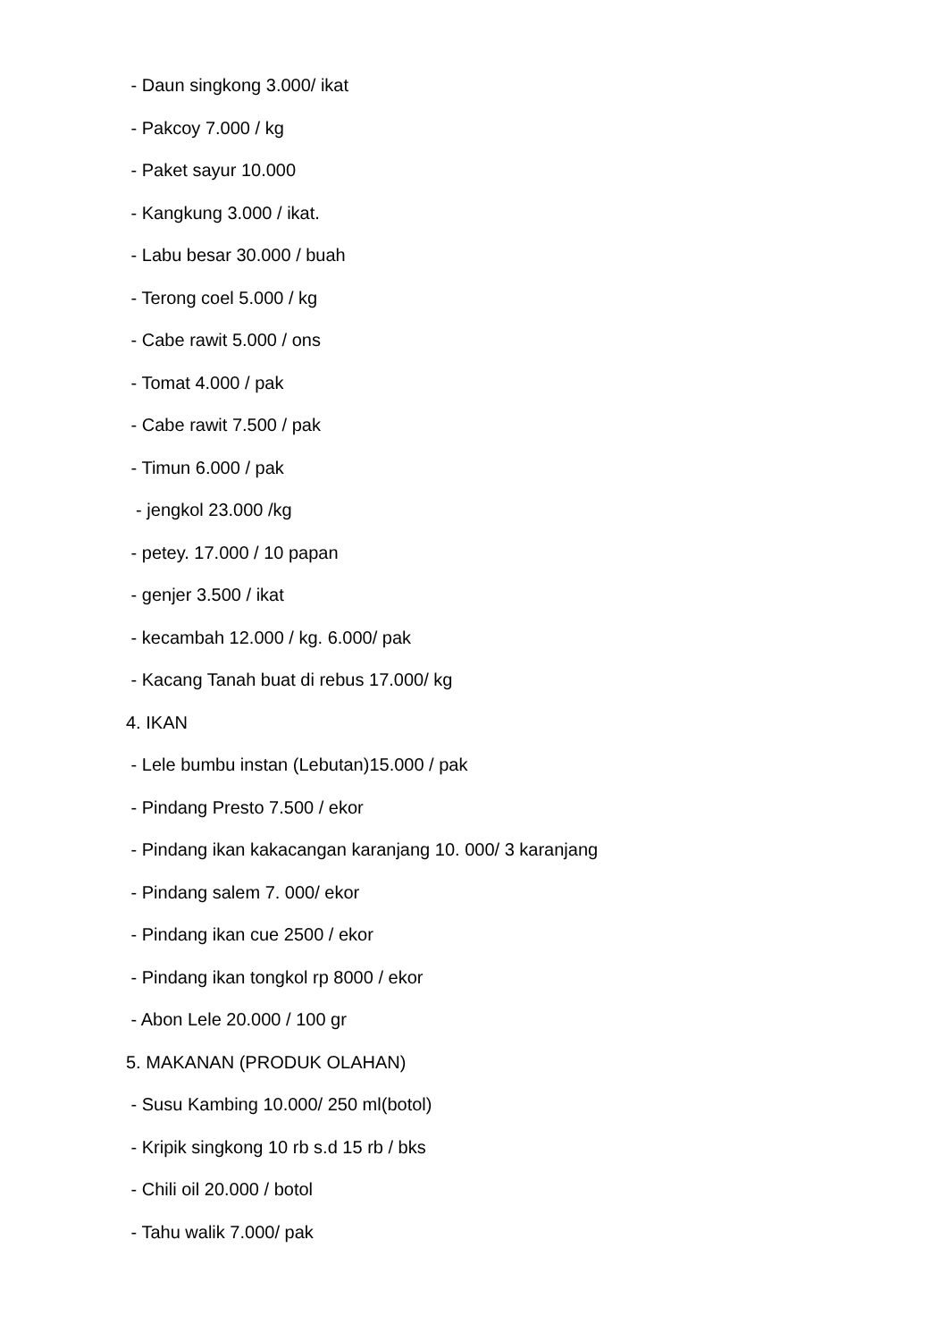- Daun singkong 3.000/ ikat
- Pakcoy 7.000 / kg
- Paket sayur 10.000
- Kangkung 3.000 / ikat.
- Labu besar 30.000 / buah
- Terong coel 5.000 / kg
- Cabe rawit 5.000 / ons
- Tomat 4.000 / pak
- Cabe rawit 7.500 / pak
- Timun 6.000 / pak
- jengkol 23.000 /kg
- petey. 17.000 / 10 papan
- genjer 3.500 / ikat
- kecambah 12.000 / kg. 6.000/ pak
- Kacang Tanah buat di rebus 17.000/ kg
4. IKAN
- Lele bumbu instan (Lebutan)15.000 / pak
- Pindang Presto 7.500 / ekor
- Pindang ikan kakacangan karanjang 10. 000/ 3 karanjang
- Pindang salem 7. 000/ ekor
- Pindang ikan cue 2500 / ekor
- Pindang ikan tongkol rp 8000 / ekor
- Abon Lele 20.000 / 100 gr
5. MAKANAN (PRODUK OLAHAN)
- Susu Kambing 10.000/ 250 ml(botol)
- Kripik singkong 10 rb s.d 15 rb / bks
- Chili oil 20.000 / botol
- Tahu walik 7.000/ pak